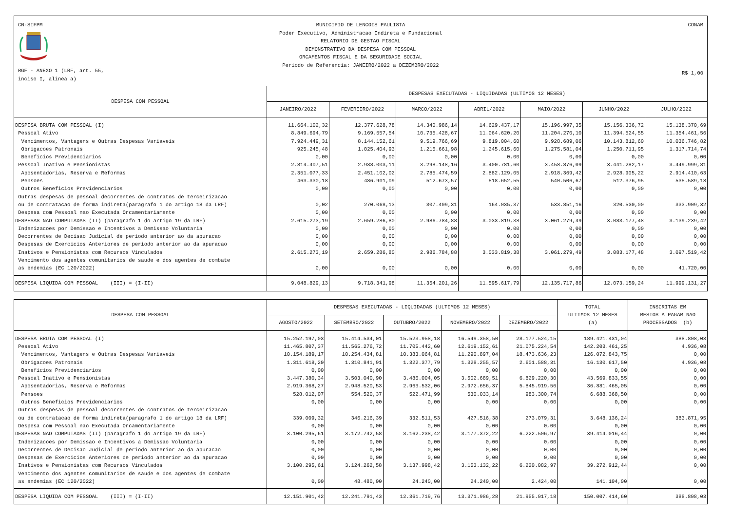CN-SIFPM
RGF - ANEXO 1 (LRF, art. 55, inciso I, alinea a)
MUNICIPIO DE LENCOIS PAULISTA
Poder Executivo, Administracao Indireta e Fundacional
RELATORIO DE GESTAO FISCAL
DEMONSTRATIVO DA DESPESA COM PESSOAL
ORCAMENTOS FISCAL E DA SEGURIDADE SOCIAL
Periodo de Referencia: JANEIRO/2022 a DEZEMBRO/2022
CONAM
R$ 1,00
| DESPESA COM PESSOAL | DESPESAS EXECUTADAS - LIQUIDADAS (ULTIMOS 12 MESES) | | | | | | |
| --- | --- | --- | --- | --- | --- | --- | --- |
| | JANEIRO/2022 | FEVEREIRO/2022 | MARCO/2022 | ABRIL/2022 | MAIO/2022 | JUNHO/2022 | JULHO/2022 |
| DESPESA BRUTA COM PESSOAL (I) | 11.664.102,32 | 12.377.628,78 | 14.340.986,14 | 14.629.437,17 | 15.196.997,35 | 15.156.336,72 | 15.138.370,69 |
| Pessoal Ativo | 8.849.694,79 | 9.169.557,54 | 10.735.428,67 | 11.064.620,20 | 11.204.270,10 | 11.394.524,55 | 11.354.461,56 |
| Vencimentos, Vantagens e Outras Despesas Variaveis | 7.924.449,31 | 8.144.152,61 | 9.519.766,69 | 9.819.004,60 | 9.928.689,06 | 10.143.812,60 | 10.036.746,82 |
| Obrigacoes Patronais | 925.245,48 | 1.025.404,93 | 1.215.661,98 | 1.245.615,60 | 1.275.581,04 | 1.250.711,95 | 1.317.714,74 |
| Beneficios Previdenciarios | 0,00 | 0,00 | 0,00 | 0,00 | 0,00 | 0,00 | 0,00 |
| Pessoal Inativo e Pensionistas | 2.814.407,51 | 2.938.003,11 | 3.298.148,16 | 3.400.781,60 | 3.458.876,09 | 3.441.282,17 | 3.449.999,81 |
| Aposentadorias, Reserva e Reformas | 2.351.077,33 | 2.451.102,02 | 2.785.474,59 | 2.882.129,05 | 2.918.369,42 | 2.928.905,22 | 2.914.410,63 |
| Pensoes | 463.330,18 | 486.901,09 | 512.673,57 | 518.652,55 | 540.506,67 | 512.376,95 | 535.589,18 |
| Outros Beneficios Previdenciarios | 0,00 | 0,00 | 0,00 | 0,00 | 0,00 | 0,00 | 0,00 |
| Outras despesas de pessoal decorrentes de contratos de terceirizacao ou de contratacao de forma indireta(paragrafo 1 do artigo 18 da LRF) | 0,02 | 270.068,13 | 307.409,31 | 164.035,37 | 533.851,16 | 320.530,00 | 333.909,32 |
| Despesa com Pessoal nao Executada Orcamentariamente | 0,00 | 0,00 | 0,00 | 0,00 | 0,00 | 0,00 | 0,00 |
| DESPESAS NAO COMPUTADAS (II) (paragrafo 1 do artigo 19 da LRF) | 2.615.273,19 | 2.659.286,80 | 2.986.784,88 | 3.033.819,38 | 3.061.279,49 | 3.083.177,48 | 3.139.239,42 |
| Indenizacoes por Demissao e Incentivos a Demissao Voluntaria | 0,00 | 0,00 | 0,00 | 0,00 | 0,00 | 0,00 | 0,00 |
| Decorrentes de Decisao Judicial de periodo anterior ao da apuracao | 0,00 | 0,00 | 0,00 | 0,00 | 0,00 | 0,00 | 0,00 |
| Despesas de Exercicios Anteriores de periodo anterior ao da apuracao | 0,00 | 0,00 | 0,00 | 0,00 | 0,00 | 0,00 | 0,00 |
| Inativos e Pensionistas com Recursos Vinculados | 2.615.273,19 | 2.659.286,80 | 2.986.784,88 | 3.033.819,38 | 3.061.279,49 | 3.083.177,48 | 3.097.519,42 |
| Vencimento dos agentes comunitarios de saude e dos agentes de combate as endemias (EC 120/2022) | 0,00 | 0,00 | 0,00 | 0,00 | 0,00 | 0,00 | 41.720,00 |
| DESPESA LIQUIDA COM PESSOAL (III) = (I-II) | 9.048.829,13 | 9.718.341,98 | 11.354.201,26 | 11.595.617,79 | 12.135.717,86 | 12.073.159,24 | 11.999.131,27 |
| DESPESA COM PESSOAL | DESPESAS EXECUTADAS - LIQUIDADAS (ULTIMOS 12 MESES) | | | | | TOTAL ULTIMOS 12 MESES (a) | INSCRITAS EM RESTOS A PAGAR NAO PROCESSADOS (b) |
| --- | --- | --- | --- | --- | --- | --- | --- |
| | AGOSTO/2022 | SETEMBRO/2022 | OUTUBRO/2022 | NOVEMBRO/2022 | DEZEMBRO/2022 | | |
| DESPESA BRUTA COM PESSOAL (I) | 15.252.197,03 | 15.414.534,01 | 15.523.958,18 | 16.549.358,50 | 28.177.524,15 | 189.421.431,04 | 388.808,03 |
| Pessoal Ativo | 11.465.807,37 | 11.565.276,72 | 11.705.442,60 | 12.619.152,61 | 21.075.224,54 | 142.203.461,25 | 4.936,08 |
| Vencimentos, Vantagens e Outras Despesas Variaveis | 10.154.189,17 | 10.254.434,81 | 10.383.064,81 | 11.290.897,04 | 18.473.636,23 | 126.072.843,75 | 0,00 |
| Obrigacoes Patronais | 1.311.618,20 | 1.310.841,91 | 1.322.377,79 | 1.328.255,57 | 2.601.588,31 | 16.130.617,50 | 4.936,08 |
| Beneficios Previdenciarios | 0,00 | 0,00 | 0,00 | 0,00 | 0,00 | 0,00 | 0,00 |
| Pessoal Inativo e Pensionistas | 3.447.380,34 | 3.503.040,90 | 3.486.004,05 | 3.502.689,51 | 6.829.220,30 | 43.569.833,55 | 0,00 |
| Aposentadorias, Reserva e Reformas | 2.919.368,27 | 2.948.520,53 | 2.963.532,06 | 2.972.656,37 | 5.845.919,56 | 36.881.465,05 | 0,00 |
| Pensoes | 528.012,07 | 554.520,37 | 522.471,99 | 530.033,14 | 983.300,74 | 6.688.368,50 | 0,00 |
| Outros Beneficios Previdenciarios | 0,00 | 0,00 | 0,00 | 0,00 | 0,00 | 0,00 | 0,00 |
| Outras despesas de pessoal decorrentes de contratos de terceirizacao ou de contratacao de forma indireta(paragrafo 1 do artigo 18 da LRF) | 339.009,32 | 346.216,39 | 332.511,53 | 427.516,38 | 273.079,31 | 3.648.136,24 | 383.871,95 |
| Despesa com Pessoal nao Executada Orcamentariamente | 0,00 | 0,00 | 0,00 | 0,00 | 0,00 | 0,00 | 0,00 |
| DESPESAS NAO COMPUTADAS (II) (paragrafo 1 do artigo 19 da LRF) | 3.100.295,61 | 3.172.742,58 | 3.162.238,42 | 3.177.372,22 | 6.222.506,97 | 39.414.016,44 | 0,00 |
| Indenizacoes por Demissao e Incentivos a Demissao Voluntaria | 0,00 | 0,00 | 0,00 | 0,00 | 0,00 | 0,00 | 0,00 |
| Decorrentes de Decisao Judicial de periodo anterior ao da apuracao | 0,00 | 0,00 | 0,00 | 0,00 | 0,00 | 0,00 | 0,00 |
| Despesas de Exercicios Anteriores de periodo anterior ao da apuracao | 0,00 | 0,00 | 0,00 | 0,00 | 0,00 | 0,00 | 0,00 |
| Inativos e Pensionistas com Recursos Vinculados | 3.100.295,61 | 3.124.262,58 | 3.137.998,42 | 3.153.132,22 | 6.220.082,97 | 39.272.912,44 | 0,00 |
| Vencimento dos agentes comunitarios de saude e dos agentes de combate as endemias (EC 120/2022) | 0,00 | 48.480,00 | 24.240,00 | 24.240,00 | 2.424,00 | 141.104,00 | 0,00 |
| DESPESA LIQUIDA COM PESSOAL (III) = (I-II) | 12.151.901,42 | 12.241.791,43 | 12.361.719,76 | 13.371.986,28 | 21.955.017,18 | 150.007.414,60 | 388.808,03 |